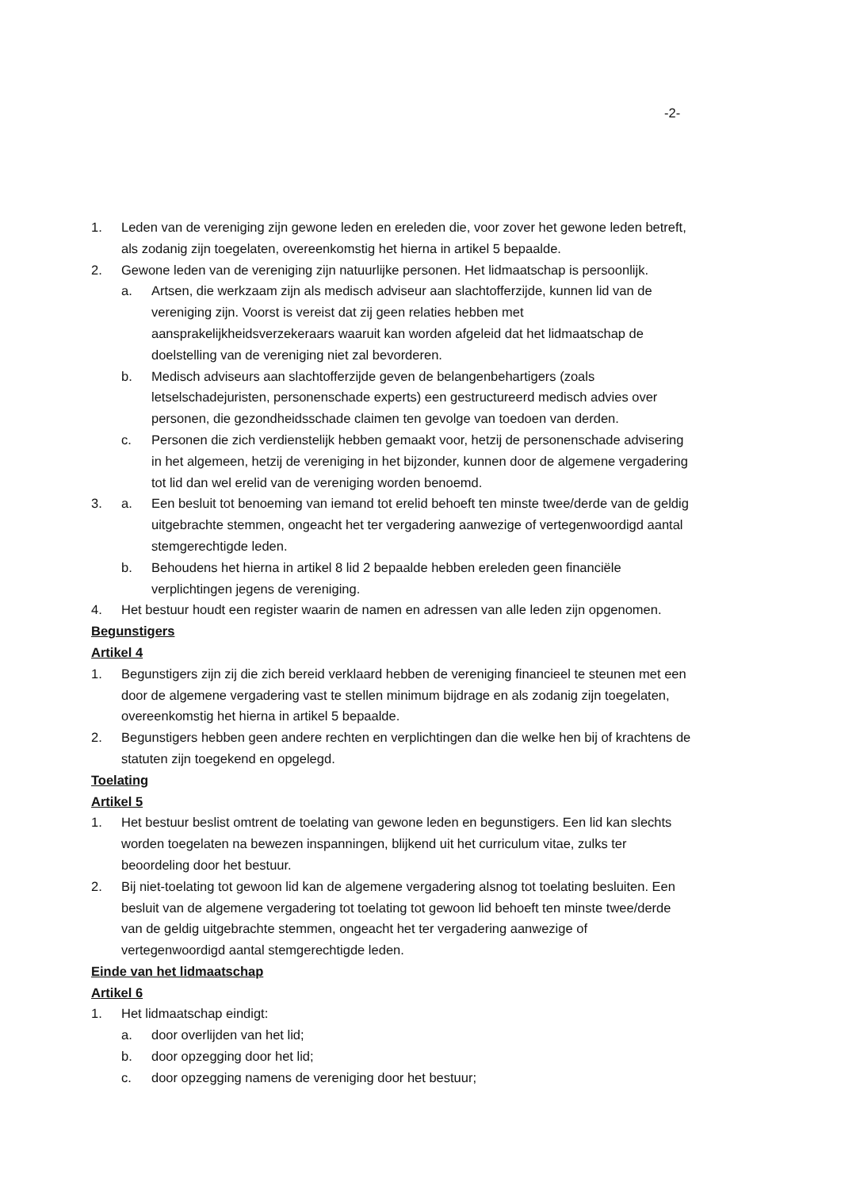-2-
1. Leden van de vereniging zijn gewone leden en ereleden die, voor zover het gewone leden betreft, als zodanig zijn toegelaten, overeenkomstig het hierna in artikel 5 bepaalde.
2. Gewone leden van de vereniging zijn natuurlijke personen. Het lidmaatschap is persoonlijk.
a. Artsen, die werkzaam zijn als medisch adviseur aan slachtofferzijde, kunnen lid van de vereniging zijn. Voorst is vereist dat zij geen relaties hebben met aansprakelijkheidsverzekeraars waaruit kan worden afgeleid dat het lidmaatschap de doelstelling van de vereniging niet zal bevorderen.
b. Medisch adviseurs aan slachtofferzijde geven de belangenbehartigers (zoals letselschadejuristen, personenschade experts) een gestructureerd medisch advies over personen, die gezondheidsschade claimen ten gevolge van toedoen van derden.
c. Personen die zich verdienstelijk hebben gemaakt voor, hetzij de personenschade advisering in het algemeen, hetzij de vereniging in het bijzonder, kunnen door de algemene vergadering tot lid dan wel erelid van de vereniging worden benoemd.
3. a. Een besluit tot benoeming van iemand tot erelid behoeft ten minste twee/derde van de geldig uitgebrachte stemmen, ongeacht het ter vergadering aanwezige of vertegenwoordigd aantal stemgerechtigde leden.
b. Behoudens het hierna in artikel 8 lid 2 bepaalde hebben ereleden geen financiële verplichtingen jegens de vereniging.
4. Het bestuur houdt een register waarin de namen en adressen van alle leden zijn opgenomen.
Begunstigers
Artikel 4
1. Begunstigers zijn zij die zich bereid verklaard hebben de vereniging financieel te steunen met een door de algemene vergadering vast te stellen minimum bijdrage en als zodanig zijn toegelaten, overeenkomstig het hierna in artikel 5 bepaalde.
2. Begunstigers hebben geen andere rechten en verplichtingen dan die welke hen bij of krachtens de statuten zijn toegekend en opgelegd.
Toelating
Artikel 5
1. Het bestuur beslist omtrent de toelating van gewone leden en begunstigers. Een lid kan slechts worden toegelaten na bewezen inspanningen, blijkend uit het curriculum vitae, zulks ter beoordeling door het bestuur.
2. Bij niet-toelating tot gewoon lid kan de algemene vergadering alsnog tot toelating besluiten. Een besluit van de algemene vergadering tot toelating tot gewoon lid behoeft ten minste twee/derde van de geldig uitgebrachte stemmen, ongeacht het ter vergadering aanwezige of vertegenwoordigd aantal stemgerechtigde leden.
Einde van het lidmaatschap
Artikel 6
1. Het lidmaatschap eindigt:
a. door overlijden van het lid;
b. door opzegging door het lid;
c. door opzegging namens de vereniging door het bestuur;